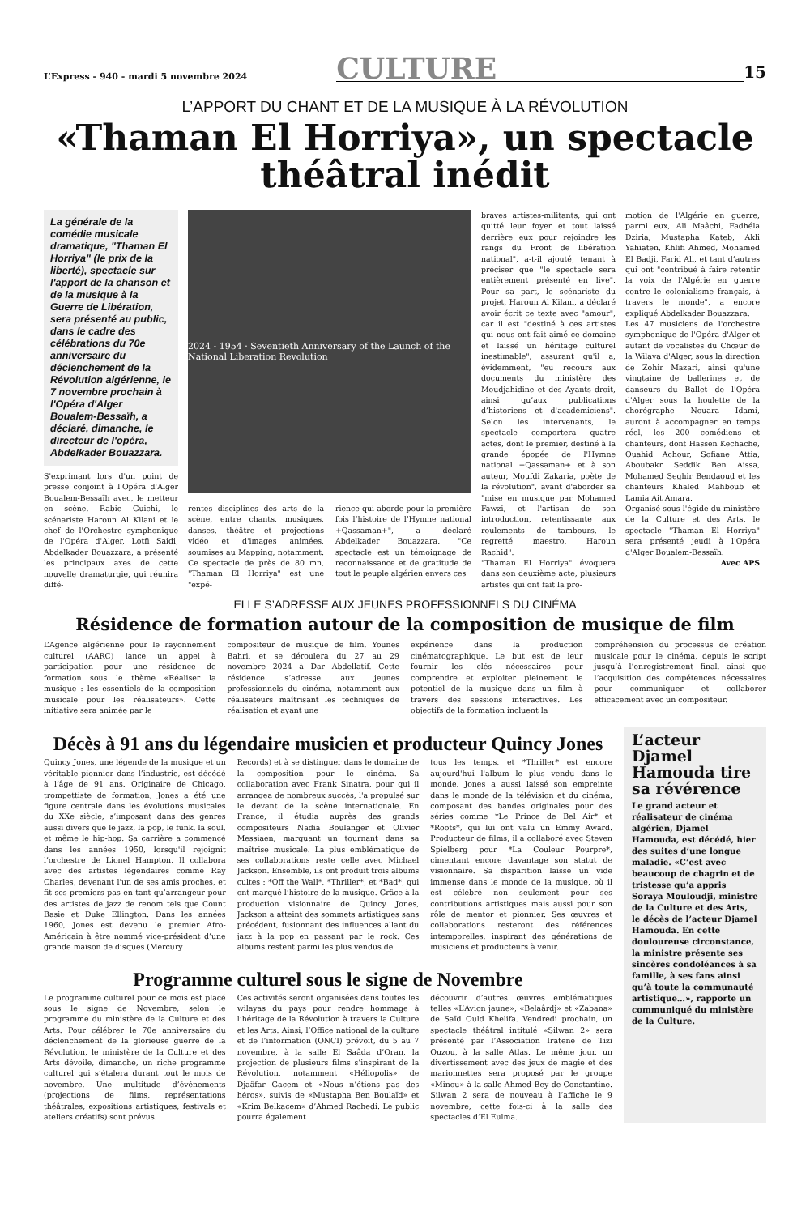L’Express - 940 - mardi 5 novembre 2024 CULTURE 15
L’APPORT DU CHANT ET DE LA MUSIQUE À LA RÉVOLUTION
«Thaman El Horriya», un spectacle théâtral inédit
La générale de la comédie musicale dramatique, "Thaman El Horriya" (le prix de la liberté), spectacle sur l'apport de la chanson et de la musique à la Guerre de Libération, sera présenté au public, dans le cadre des célébrations du 70e anniversaire du déclenchement de la Révolution algérienne, le 7 novembre prochain à l'Opéra d'Alger Boualem-Bessaïh, a déclaré, dimanche, le directeur de l'opéra, Abdelkader Bouazzara.
S'exprimant lors d'un point de presse conjoint à l'Opéra d'Alger Boualem-Bessaïh avec, le metteur en scène, Rabie Guichi, le scénariste Haroun Al Kilani et le chef de l'Orchestre symphonique de l'Opéra d'Alger, Lotfi Saidi, Abdelkader Bouazzara, a présenté les principaux axes de cette nouvelle dramaturgie, qui réunira diffé-
2024 - 1954 · Seventieth Anniversary of the Launch of the National Liberation Revolution
rentes disciplines des arts de la scène, entre chants, musiques, danses, théâtre et projections vidéo et d'images animées, soumises au Mapping, notamment. Ce spectacle de près de 80 mn, "Thaman El Horriya" est une "expé-
rience qui aborde pour la première fois l’histoire de l’Hymne national +Qassaman+", a déclaré Abdelkader Bouazzara. "Ce spectacle est un témoignage de reconnaissance et de gratitude de tout le peuple algérien envers ces
braves artistes-militants, qui ont quitté leur foyer et tout laissé derrière eux pour rejoindre les rangs du Front de libération national", a-t-il ajouté, tenant à préciser que "le spectacle sera entièrement présenté en live". Pour sa part, le scénariste du projet, Haroun Al Kilani, a déclaré avoir écrit ce texte avec "amour", car il est "destiné à ces artistes qui nous ont fait aimé ce domaine et laissé un héritage culturel inestimable", assurant qu'il a, évidemment, "eu recours aux documents du ministère des Moudjahidine et des Ayants droit, ainsi qu’aux publications d’historiens et d'académiciens". Selon les intervenants, le spectacle comportera quatre actes, dont le premier, destiné à la grande épopée de l'Hymne national +Qassaman+ et à son auteur, Moufdi Zakaria, poète de la révolution", avant d'aborder sa "mise en musique par Mohamed Fawzi, et l'artisan de son introduction, retentissante aux roulements de tambours, le regretté maestro, Haroun Rachid".
"Thaman El Horriya" évoquera dans son deuxième acte, plusieurs artistes qui ont fait la pro-
motion de l'Algérie en guerre, parmi eux, Ali Maâchi, Fadhéla Dziria, Mustapha Kateb, Akli Yahiaten, Khlifi Ahmed, Mohamed El Badji, Farid Ali, et tant d’autres qui ont "contribué à faire retentir la voix de l'Algérie en guerre contre le colonialisme français, à travers le monde", a encore expliqué Abdelkader Bouazzara.
Les 47 musiciens de l'orchestre symphonique de l'Opéra d'Alger et autant de vocalistes du Chœur de la Wilaya d'Alger, sous la direction de Zohir Mazari, ainsi qu'une vingtaine de ballerines et de danseurs du Ballet de l'Opéra d'Alger sous la houlette de la chorégraphe Nouara Idami, auront à accompagner en temps réel, les 200 comédiens et chanteurs, dont Hassen Kechache, Ouahid Achour, Sofiane Attia, Aboubakr Seddik Ben Aissa, Mohamed Seghir Bendaoud et les chanteurs Khaled Mahboub et Lamia Ait Amara.
Organisé sous l'égide du ministère de la Culture et des Arts, le spectacle "Thaman El Horriya" sera présenté jeudi à l'Opéra d'Alger Boualem-Bessaïh.
Avec APS
ELLE S’ADRESSE AUX JEUNES PROFESSIONNELS DU CINÉMA
Résidence de formation autour de la composition de musique de film
L’Agence algérienne pour le rayonnement culturel (AARC) lance un appel à participation pour une résidence de formation sous le thème «Réaliser la musique : les essentiels de la composition musicale pour les réalisateurs». Cette initiative sera animée par le
compositeur de musique de film, Younes Bahri, et se déroulera du 27 au 29 novembre 2024 à Dar Abdellatif. Cette résidence s’adresse aux jeunes professionnels du cinéma, notamment aux réalisateurs maîtrisant les techniques de réalisation et ayant une
expérience dans la production cinématographique. Le but est de leur fournir les clés nécessaires pour comprendre et exploiter pleinement le potentiel de la musique dans un film à travers des sessions interactives. Les objectifs de la formation incluent la
compréhension du processus de création musicale pour le cinéma, depuis le script jusqu’à l’enregistrement final, ainsi que l’acquisition des compétences nécessaires pour communiquer et collaborer efficacement avec un compositeur.
Décès à 91 ans du légendaire musicien et producteur Quincy Jones
Quincy Jones, une légende de la musique et un véritable pionnier dans l’industrie, est décédé à l’âge de 91 ans. Originaire de Chicago, trompettiste de formation, Jones a été une figure centrale dans les évolutions musicales du XXe siècle, s’imposant dans des genres aussi divers que le jazz, la pop, le funk, la soul, et même le hip-hop. Sa carrière a commencé dans les années 1950, lorsqu'il rejoignit l’orchestre de Lionel Hampton. Il collabora avec des artistes légendaires comme Ray Charles, devenant l'un de ses amis proches, et fit ses premiers pas en tant qu’arrangeur pour des artistes de jazz de renom tels que Count Basie et Duke Ellington. Dans les années 1960, Jones est devenu le premier Afro-Américain à être nommé vice-président d’une grande maison de disques (Mercury
Records) et à se distinguer dans le domaine de la composition pour le cinéma. Sa collaboration avec Frank Sinatra, pour qui il arrangea de nombreux succès, l'a propulsé sur le devant de la scène internationale. En France, il étudia auprès des grands compositeurs Nadia Boulanger et Olivier Messiaen, marquant un tournant dans sa maîtrise musicale. La plus emblématique de ses collaborations reste celle avec Michael Jackson. Ensemble, ils ont produit trois albums cultes : *Off the Wall*, *Thriller*, et *Bad*, qui ont marqué l’histoire de la musique. Grâce à la production visionnaire de Quincy Jones, Jackson a atteint des sommets artistiques sans précédent, fusionnant des influences allant du jazz à la pop en passant par le rock. Ces albums restent parmi les plus vendus de
tous les temps, et *Thriller* est encore aujourd'hui l'album le plus vendu dans le monde. Jones a aussi laissé son empreinte dans le monde de la télévision et du cinéma, composant des bandes originales pour des séries comme *Le Prince de Bel Air* et *Roots*, qui lui ont valu un Emmy Award. Producteur de films, il a collaboré avec Steven Spielberg pour *La Couleur Pourpre*, cimentant encore davantage son statut de visionnaire. Sa disparition laisse un vide immense dans le monde de la musique, où il est célébré non seulement pour ses contributions artistiques mais aussi pour son rôle de mentor et pionnier. Ses œuvres et collaborations resteront des références intemporelles, inspirant des générations de musiciens et producteurs à venir.
Programme culturel sous le signe de Novembre
Le programme culturel pour ce mois est placé sous le signe de Novembre, selon le programme du ministère de la Culture et des Arts. Pour célébrer le 70e anniversaire du déclenchement de la glorieuse guerre de la Révolution, le ministère de la Culture et des Arts dévoile, dimanche, un riche programme culturel qui s’étalera durant tout le mois de novembre. Une multitude d’événements (projections de films, représentations théâtrales, expositions artistiques, festivals et ateliers créatifs) sont prévus.
Ces activités seront organisées dans toutes les wilayas du pays pour rendre hommage à l’héritage de la Révolution à travers la Culture et les Arts. Ainsi, l’Office national de la culture et de l’information (ONCI) prévoit, du 5 au 7 novembre, à la salle El Saâda d’Oran, la projection de plusieurs films s’inspirant de la Révolution, notamment «Héliopolis» de Djaâfar Gacem et «Nous n’étions pas des héros», suivis de «Mustapha Ben Boulaïd» et «Krim Belkacem» d’Ahmed Rachedi. Le public pourra également
découvrir d’autres œuvres emblématiques telles «L’Avion jaune», «Belaârdj» et «Zabana» de Saïd Ould Khelifa. Vendredi prochain, un spectacle théâtral intitulé «Silwan 2» sera présenté par l’Association Iratene de Tizi Ouzou, à la salle Atlas. Le même jour, un divertissement avec des jeux de magie et des marionnettes sera proposé par le groupe «Minou» à la salle Ahmed Bey de Constantine. Silwan 2 sera de nouveau à l’affiche le 9 novembre, cette fois-ci à la salle des spectacles d’El Eulma.
L’acteur Djamel Hamouda tire sa révérence
Le grand acteur et réalisateur de cinéma algérien, Djamel Hamouda, est décédé, hier des suites d’une longue maladie. «C’est avec beaucoup de chagrin et de tristesse qu’a appris Soraya Mouloudji, ministre de la Culture et des Arts, le décès de l’acteur Djamel Hamouda. En cette douloureuse circonstance, la ministre présente ses sincères condoléances à sa famille, à ses fans ainsi qu’à toute la communauté artistique…», rapporte un communiqué du ministère de la Culture.